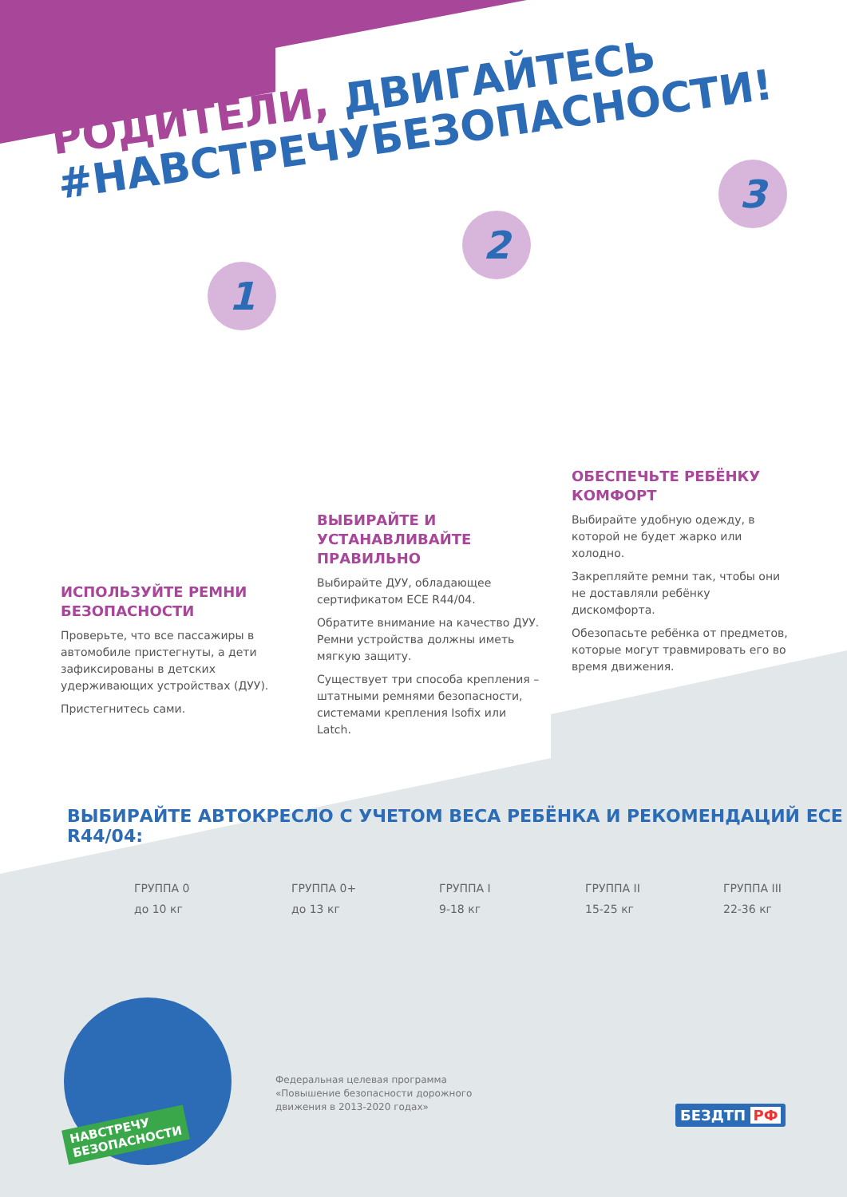РОДИТЕЛИ, ДВИГАЙТЕСЬ
#НАВСТРЕЧУБЕЗОПАСНОСТИ!
1
2
3
ИСПОЛЬЗУЙТЕ РЕМНИ БЕЗОПАСНОСТИ
Проверьте, что все пассажиры в автомобиле пристегнуты, а дети зафиксированы в детских удерживающих устройствах (ДУУ).
Пристегнитесь сами.
ВЫБИРАЙТЕ И УСТАНАВЛИВАЙТЕ ПРАВИЛЬНО
Выбирайте ДУУ, обладающее сертификатом ECE R44/04.
Обратите внимание на качество ДУУ. Ремни устройства должны иметь мягкую защиту.
Существует три способа крепления – штатными ремнями безопасности, системами крепления Isofix или Latch.
ОБЕСПЕЧЬТЕ РЕБЁНКУ КОМФОРТ
Выбирайте удобную одежду, в которой не будет жарко или холодно.
Закрепляйте ремни так, чтобы они не доставляли ребёнку дискомфорта.
Обезопасьте ребёнка от предметов, которые могут травмировать его во время движения.
ВЫБИРАЙТЕ АВТОКРЕСЛО С УЧЕТОМ ВЕСА РЕБЁНКА И РЕКОМЕНДАЦИЙ ECE R44/04:
ГРУППА 0
до 10 кг
ГРУППА 0+
до 13 кг
ГРУППА I
9-18 кг
ГРУППА II
15-25 кг
ГРУППА III
22-36 кг
НАВСТРЕЧУ
БЕЗОПАСНОСТИ
Федеральная целевая программа
«Повышение безопасности дорожного
движения в 2013-2020 годах»
БЕЗДТП РФ